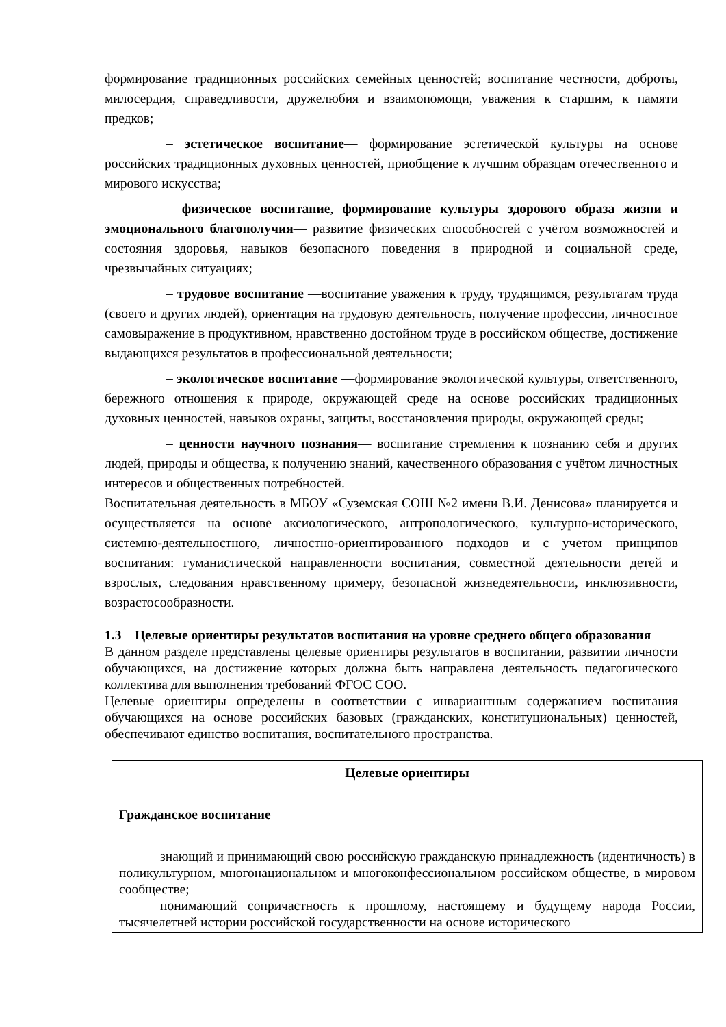формирование традиционных российских семейных ценностей; воспитание честности, доброты, милосердия, справедливости, дружелюбия и взаимопомощи, уважения к старшим, к памяти предков;
– эстетическое воспитание— формирование эстетической культуры на основе российских традиционных духовных ценностей, приобщение к лучшим образцам отечественного и мирового искусства;
– физическое воспитание, формирование культуры здорового образа жизни и эмоционального благополучия— развитие физических способностей с учётом возможностей и состояния здоровья, навыков безопасного поведения в природной и социальной среде, чрезвычайных ситуациях;
– трудовое воспитание —воспитание уважения к труду, трудящимся, результатам труда (своего и других людей), ориентация на трудовую деятельность, получение профессии, личностное самовыражение в продуктивном, нравственно достойном труде в российском обществе, достижение выдающихся результатов в профессиональной деятельности;
– экологическое воспитание —формирование экологической культуры, ответственного, бережного отношения к природе, окружающей среде на основе российских традиционных духовных ценностей, навыков охраны, защиты, восстановления природы, окружающей среды;
– ценности научного познания— воспитание стремления к познанию себя и других людей, природы и общества, к получению знаний, качественного образования с учётом личностных интересов и общественных потребностей.
Воспитательная деятельность в МБОУ «Суземская СОШ №2 имени В.И. Денисова» планируется и осуществляется на основе аксиологического, антропологического, культурно-исторического, системно-деятельностного, личностно-ориентированного подходов и с учетом принципов воспитания: гуманистической направленности воспитания, совместной деятельности детей и взрослых, следования нравственному примеру, безопасной жизнедеятельности, инклюзивности, возрастосообразности.
1.3 Целевые ориентиры результатов воспитания на уровне среднего общего образования
В данном разделе представлены целевые ориентиры результатов в воспитании, развитии личности обучающихся, на достижение которых должна быть направлена деятельность педагогического коллектива для выполнения требований ФГОС СОО.
Целевые ориентиры определены в соответствии с инвариантным содержанием воспитания обучающихся на основе российских базовых (гражданских, конституциональных) ценностей, обеспечивают единство воспитания, воспитательного пространства.
| Целевые ориентиры |
| Гражданское воспитание |
| знающий и принимающий свою российскую гражданскую принадлежность (идентичность) в поликультурном, многонациональном и многоконфессиональном российском обществе, в мировом сообществе; понимающий сопричастность к прошлому, настоящему и будущему народа России, тысячелетней истории российской государственности на основе исторического |